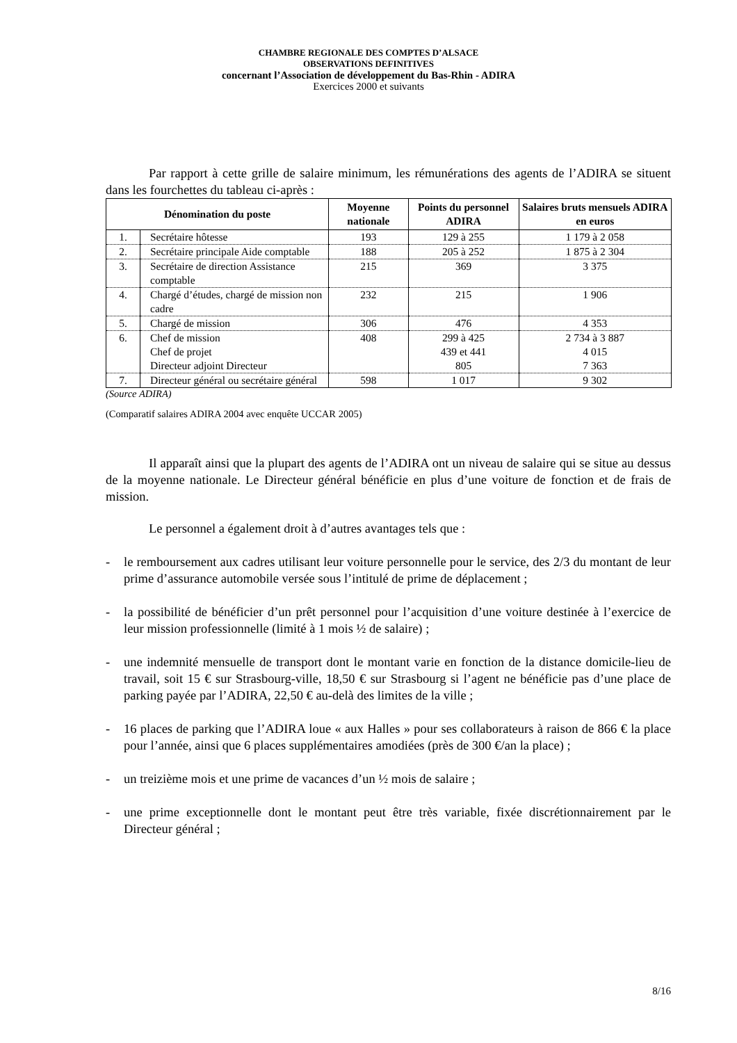CHAMBRE REGIONALE DES COMPTES D’ALSACE
OBSERVATIONS DEFINITIVES
concernant l’Association de développement du Bas-Rhin - ADIRA
Exercices 2000 et suivants
Par rapport à cette grille de salaire minimum, les rémunérations des agents de l’ADIRA se situent dans les fourchettes du tableau ci-après :
| Dénomination du poste | | Moyenne nationale | Points du personnel ADIRA | Salaires bruts mensuels ADIRA en euros |
| --- | --- | --- | --- | --- |
| 1. | Secrétaire hôtesse | 193 | 129 à 255 | 1 179 à 2 058 |
| 2. | Secrétaire principale Aide comptable | 188 | 205 à 252 | 1 875 à 2 304 |
| 3. | Secrétaire de direction Assistance comptable | 215 | 369 | 3 375 |
| 4. | Chargé d’études, chargé de mission non cadre | 232 | 215 | 1 906 |
| 5. | Chargé de mission | 306 | 476 | 4 353 |
| 6. | Chef de mission Chef de projet Directeur adjoint Directeur | 408 | 299 à 425 439 et 441 805 | 2 734 à 3 887 4 015 7 363 |
| 7. | Directeur général ou secrétaire général | 598 | 1 017 | 9 302 |
(Source ADIRA)
(Comparatif salaires ADIRA 2004 avec enquête UCCAR 2005)
Il apparaît ainsi que la plupart des agents de l’ADIRA ont un niveau de salaire qui se situe au dessus de la moyenne nationale. Le Directeur général bénéficie en plus d’une voiture de fonction et de frais de mission.
Le personnel a également droit à d’autres avantages tels que :
- le remboursement aux cadres utilisant leur voiture personnelle pour le service, des 2/3 du montant de leur prime d’assurance automobile versée sous l’intitulé de prime de déplacement ;
- la possibilité de bénéficier d’un prêt personnel pour l’acquisition d’une voiture destinée à l’exercice de leur mission professionnelle (limité à 1 mois ½ de salaire) ;
- une indemnité mensuelle de transport dont le montant varie en fonction de la distance domicile-lieu de travail, soit 15 € sur Strasbourg-ville, 18,50 € sur Strasbourg si l’agent ne bénéficie pas d’une place de parking payée par l’ADIRA, 22,50 € au-delà des limites de la ville ;
- 16 places de parking que l’ADIRA loue « aux Halles » pour ses collaborateurs à raison de 866 € la place pour l’année, ainsi que 6 places supplémentaires amodiées (près de 300 €/an la place) ;
- un treizième mois et une prime de vacances d’un ½ mois de salaire ;
- une prime exceptionnelle dont le montant peut être très variable, fixée discrétionnairement par le Directeur général ;
8/16